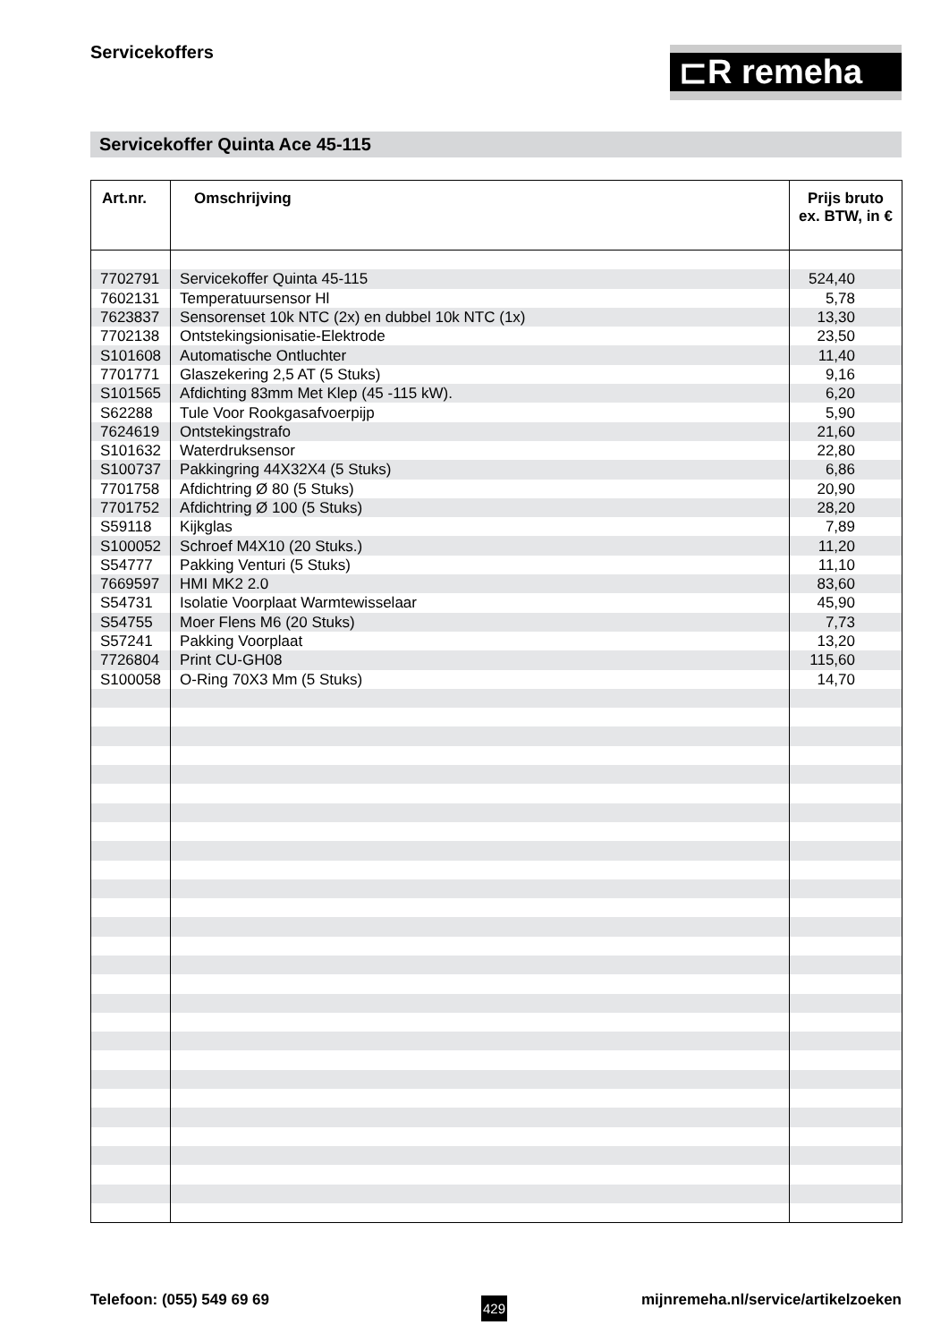Servicekoffers ⊏R remeha
Servicekoffer Quinta Ace 45-115
| Art.nr. | Omschrijving | Prijs bruto ex. BTW, in € |
| --- | --- | --- |
| 7702791 | Servicekoffer Quinta 45-115 | 524,40 |
| 7602131 | Temperatuursensor Hl | 5,78 |
| 7623837 | Sensorenset 10k NTC (2x) en dubbel 10k NTC (1x) | 13,30 |
| 7702138 | Ontstekingsionisatie-Elektrode | 23,50 |
| S101608 | Automatische Ontluchter | 11,40 |
| 7701771 | Glaszekering 2,5 AT (5 Stuks) | 9,16 |
| S101565 | Afdichting 83mm Met Klep (45 -115 kW). | 6,20 |
| S62288 | Tule Voor Rookgasafvoerpijp | 5,90 |
| 7624619 | Ontstekingstrafo | 21,60 |
| S101632 | Waterdruksensor | 22,80 |
| S100737 | Pakkingring 44X32X4 (5 Stuks) | 6,86 |
| 7701758 | Afdichtring Ø 80 (5 Stuks) | 20,90 |
| 7701752 | Afdichtring Ø 100 (5 Stuks) | 28,20 |
| S59118 | Kijkglas | 7,89 |
| S100052 | Schroef M4X10 (20 Stuks.) | 11,20 |
| S54777 | Pakking Venturi (5 Stuks) | 11,10 |
| 7669597 | HMI MK2 2.0 | 83,60 |
| S54731 | Isolatie Voorplaat Warmtewisselaar | 45,90 |
| S54755 | Moer Flens M6 (20 Stuks) | 7,73 |
| S57241 | Pakking Voorplaat | 13,20 |
| 7726804 | Print CU-GH08 | 115,60 |
| S100058 | O-Ring 70X3 Mm (5 Stuks) | 14,70 |
Telefoon: (055) 549 69 69 429
mijnremeha.nl/service/artikelzoeken